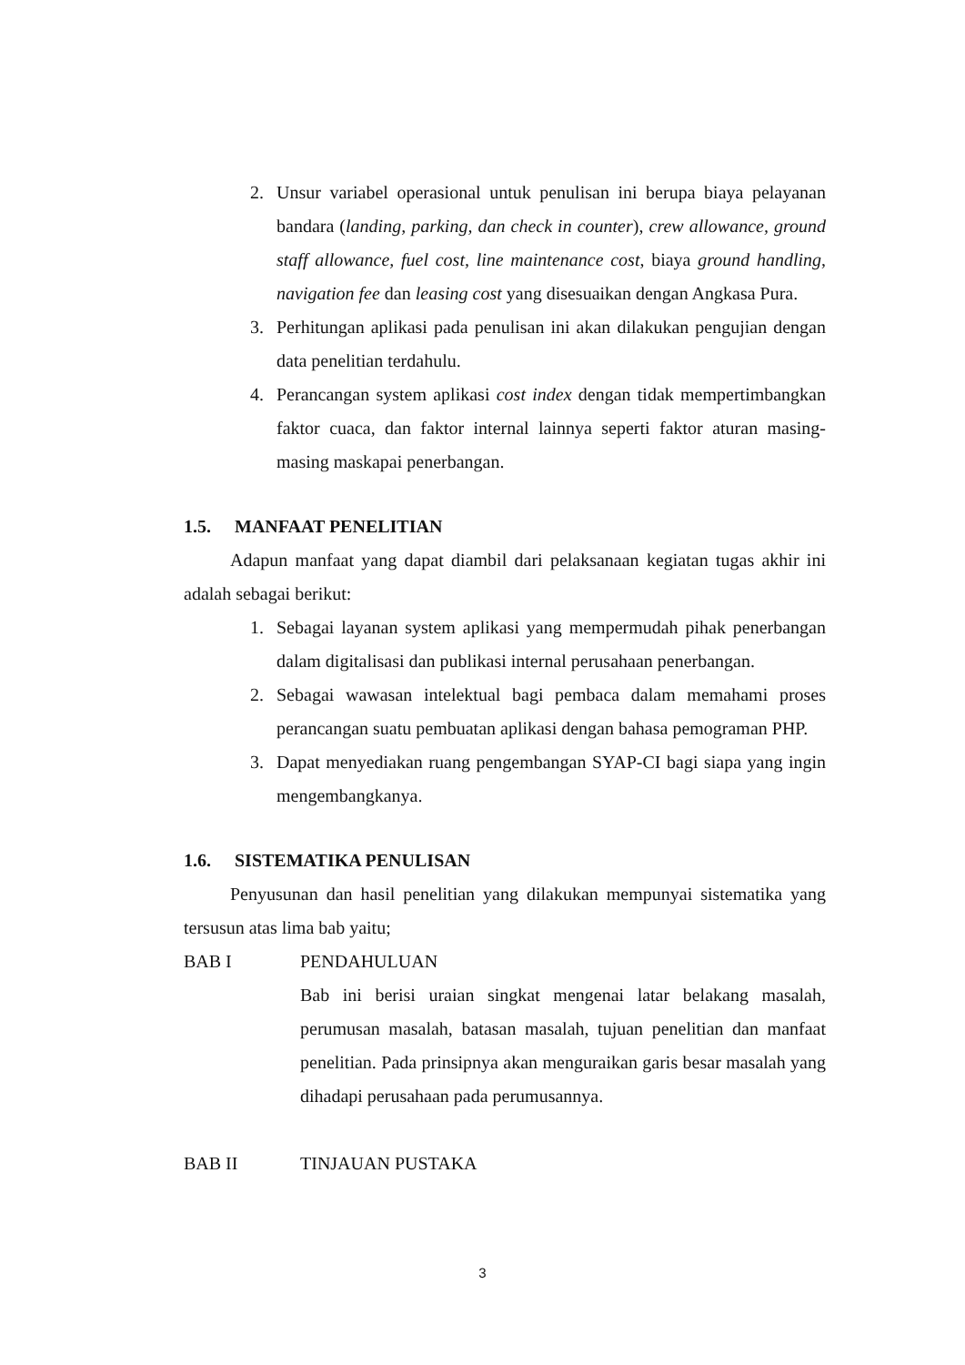2. Unsur variabel operasional untuk penulisan ini berupa biaya pelayanan bandara (landing, parking, dan check in counter), crew allowance, ground staff allowance, fuel cost, line maintenance cost, biaya ground handling, navigation fee dan leasing cost yang disesuaikan dengan Angkasa Pura.
3. Perhitungan aplikasi pada penulisan ini akan dilakukan pengujian dengan data penelitian terdahulu.
4. Perancangan system aplikasi cost index dengan tidak mempertimbangkan faktor cuaca, dan faktor internal lainnya seperti faktor aturan masing-masing maskapai penerbangan.
1.5. MANFAAT PENELITIAN
Adapun manfaat yang dapat diambil dari pelaksanaan kegiatan tugas akhir ini adalah sebagai berikut:
1. Sebagai layanan system aplikasi yang mempermudah pihak penerbangan dalam digitalisasi dan publikasi internal perusahaan penerbangan.
2. Sebagai wawasan intelektual bagi pembaca dalam memahami proses perancangan suatu pembuatan aplikasi dengan bahasa pemograman PHP.
3. Dapat menyediakan ruang pengembangan SYAP-CI bagi siapa yang ingin mengembangkanya.
1.6. SISTEMATIKA PENULISAN
Penyusunan dan hasil penelitian yang dilakukan mempunyai sistematika yang tersusun atas lima bab yaitu;
BAB I PENDAHULUAN
Bab ini berisi uraian singkat mengenai latar belakang masalah, perumusan masalah, batasan masalah, tujuan penelitian dan manfaat penelitian. Pada prinsipnya akan menguraikan garis besar masalah yang dihadapi perusahaan pada perumusannya.
BAB II TINJAUAN PUSTAKA
3